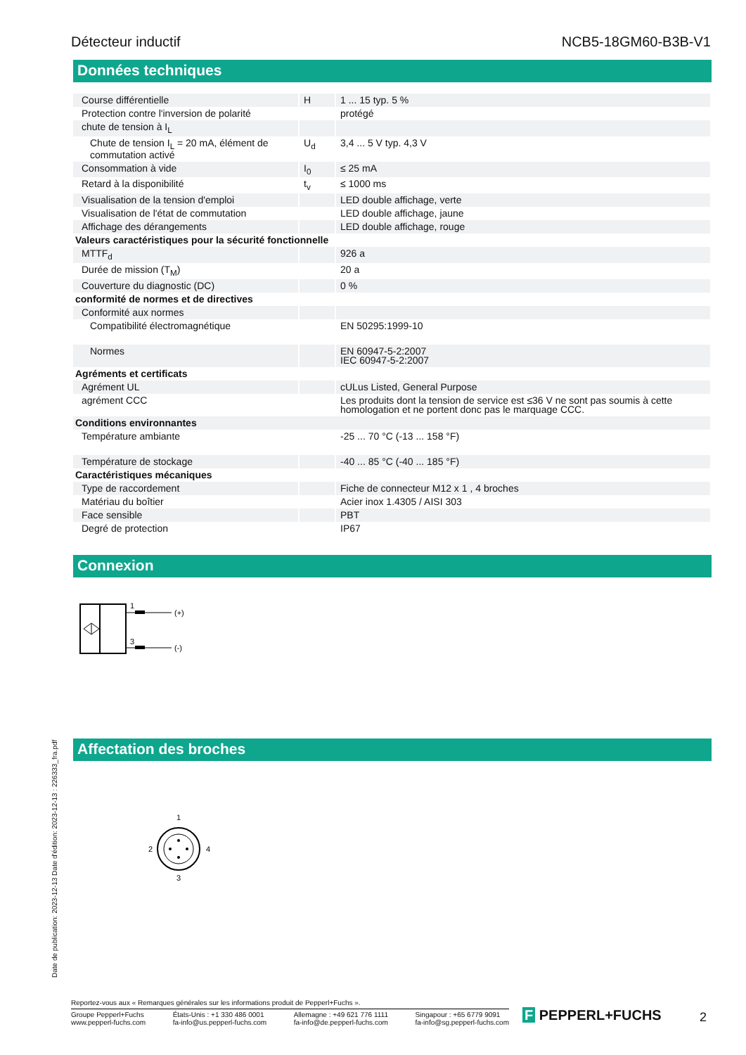Détecteur inductif NCB5-18GM60-B3B-V1
Données techniques
| Course différentielle | H | 1 ... 15 typ. 5 % |
| Protection contre l'inversion de polarité | | protégé |
| chute de tension à I<sub>L</sub> | | |
| Chute de tension I<sub>L</sub> = 20 mA, élément de commutation activé | U<sub>d</sub> | 3,4 ... 5 V typ. 4,3 V |
| Consommation à vide | I<sub>0</sub> | ≤ 25 mA |
| Retard à la disponibilité | t<sub>v</sub> | ≤ 1000 ms |
| Visualisation de la tension d'emploi | | LED double affichage, verte |
| Visualisation de l'état de commutation | | LED double affichage, jaune |
| Affichage des dérangements | | LED double affichage, rouge |
| Valeurs caractéristiques pour la sécurité fonctionnelle | | |
| MTTF<sub>d</sub> | | 926 a |
| Durée de mission (T<sub>M</sub>) | | 20 a |
| Couverture du diagnostic (DC) | | 0 % |
| conformité de normes et de directives | | |
| Conformité aux normes | | |
| Compatibilité électromagnétique | | EN 50295:1999-10 |
| Normes | | EN 60947-5-2:2007 IEC 60947-5-2:2007 |
| Agréments et certificats | | |
| Agrément UL | | cULus Listed, General Purpose |
| agrément CCC | | Les produits dont la tension de service est ≤36 V ne sont pas soumis à cette homologation et ne portent donc pas le marquage CCC. |
| Conditions environnantes | | |
| Température ambiante | | -25 ... 70 °C (-13 ... 158 °F) |
| Température de stockage | | -40 ... 85 °C (-40 ... 185 °F) |
| Caractéristiques mécaniques | | |
| Type de raccordement | | Fiche de connecteur M12 x 1 , 4 broches |
| Matériau du boîtier | | Acier inox 1.4305 / AISI 303 |
| Face sensible | | PBT |
| Degré de protection | | IP67 |
Connexion
1
(+)
3
(-)
Affectation des broches
1
2
4
3
Date de publication: 2023-12-13 Date d'édition: 2023-12-13 : 226333_fra.pdf
Reportez-vous aux « Remarques générales sur les informations produit de Pepperl+Fuchs ».
Groupe Pepperl+Fuchs
www.pepperl-fuchs.com États-Unis : +1 330 486 0001
fa-info@us.pepperl-fuchs.com Allemagne : +49 621 776 1111
fa-info@de.pepperl-fuchs.com Singapour : +65 6779 9091
fa-info@sg.pepperl-fuchs.com
F PEPPERL+FUCHS 2